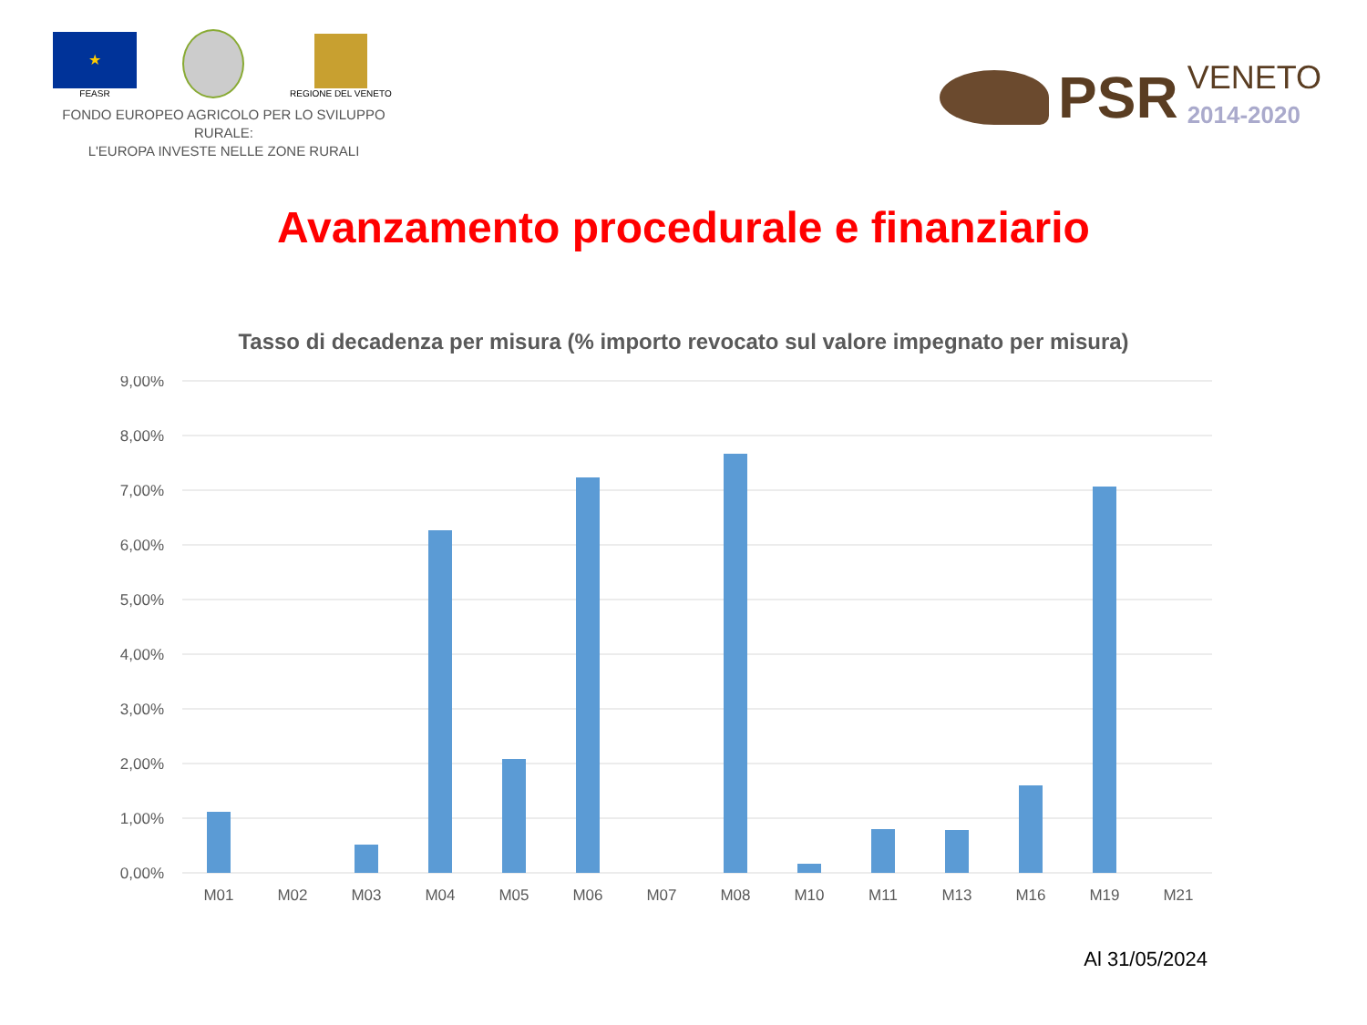★
FEASR
REGIONE DEL VENETO
FONDO EUROPEO AGRICOLO PER LO SVILUPPO RURALE:
L'EUROPA INVESTE NELLE ZONE RURALI
PSR VENETO
2014-2020
Avanzamento procedurale e finanziario
Tasso di decadenza per misura (% importo revocato sul valore impegnato per misura)
9,00%
8,00%
7,00%
6,00%
5,00%
4,00%
3,00%
2,00%
1,00%
0,00%
M01
M02
M03
M04
M05
M06
M07
M08
M10
M11
M13
M16
M19
M21
Al 31/05/2024